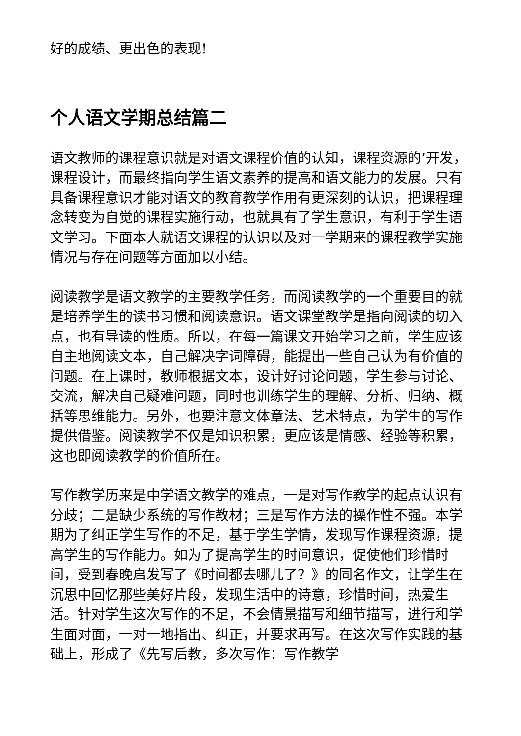好的成绩、更出色的表现!
个人语文学期总结篇二
语文教师的课程意识就是对语文课程价值的认知，课程资源的’开发，课程设计，而最终指向学生语文素养的提高和语文能力的发展。只有具备课程意识才能对语文的教育教学作用有更深刻的认识，把课程理念转变为自觉的课程实施行动，也就具有了学生意识，有利于学生语文学习。下面本人就语文课程的认识以及对一学期来的课程教学实施情况与存在问题等方面加以小结。
阅读教学是语文教学的主要教学任务，而阅读教学的一个重要目的就是培养学生的读书习惯和阅读意识。语文课堂教学是指向阅读的切入点，也有导读的性质。所以，在每一篇课文开始学习之前，学生应该自主地阅读文本，自己解决字词障碍，能提出一些自己认为有价值的问题。在上课时，教师根据文本，设计好讨论问题，学生参与讨论、交流，解决自己疑难问题，同时也训练学生的理解、分析、归纳、概括等思维能力。另外，也要注意文体章法、艺术特点，为学生的写作提供借鉴。阅读教学不仅是知识积累，更应该是情感、经验等积累，这也即阅读教学的价值所在。
写作教学历来是中学语文教学的难点，一是对写作教学的起点认识有分歧；二是缺少系统的写作教材；三是写作方法的操作性不强。本学期为了纠正学生写作的不足，基于学生学情，发现写作课程资源，提高学生的写作能力。如为了提高学生的时间意识，促使他们珍惜时间，受到春晚启发写了《时间都去哪儿了？》的同名作文，让学生在沉思中回忆那些美好片段，发现生活中的诗意，珍惜时间，热爱生活。针对学生这次写作的不足，不会情景描写和细节描写，进行和学生面对面，一对一地指出、纠正，并要求再写。在这次写作实践的基础上，形成了《先写后教，多次写作：写作教学